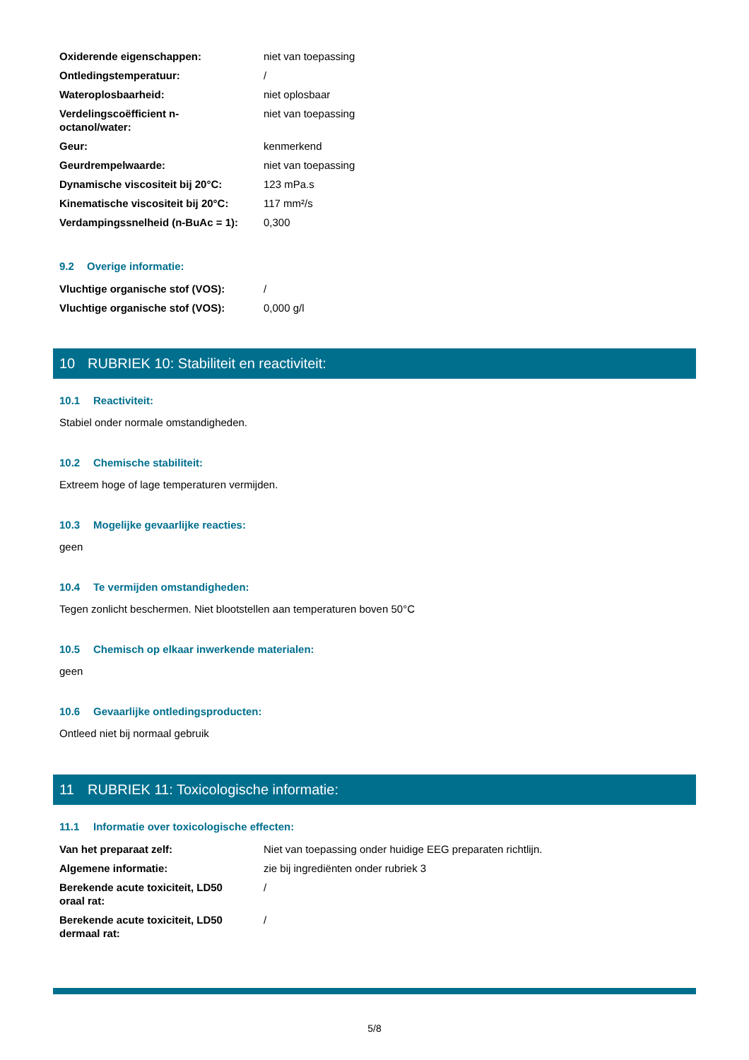| Oxiderende eigenschappen: | niet van toepassing |
| Ontledingstemperatuur: | / |
| Wateroplosbaarheid: | niet oplosbaar |
| Verdelingscoëfficient n-octanol/water: | niet van toepassing |
| Geur: | kenmerkend |
| Geurdrempelwaarde: | niet van toepassing |
| Dynamische viscositeit bij 20°C: | 123 mPa.s |
| Kinematische viscositeit bij 20°C: | 117 mm²/s |
| Verdampingssnelheid (n-BuAc = 1): | 0,300 |
9.2 Overige informatie:
| Vluchtige organische stof (VOS): | / |
| Vluchtige organische stof (VOS): | 0,000 g/l |
10 RUBRIEK 10: Stabiliteit en reactiviteit:
10.1 Reactiviteit:
Stabiel onder normale omstandigheden.
10.2 Chemische stabiliteit:
Extreem hoge of lage temperaturen vermijden.
10.3 Mogelijke gevaarlijke reacties:
geen
10.4 Te vermijden omstandigheden:
Tegen zonlicht beschermen. Niet blootstellen aan temperaturen boven 50°C
10.5 Chemisch op elkaar inwerkende materialen:
geen
10.6 Gevaarlijke ontledingsproducten:
Ontleed niet bij normaal gebruik
11 RUBRIEK 11: Toxicologische informatie:
11.1 Informatie over toxicologische effecten:
| Van het preparaat zelf: | Niet van toepassing onder huidige EEG preparaten richtlijn. |
| Algemene informatie: | zie bij ingrediënten onder rubriek 3 |
| Berekende acute toxiciteit, LD50 oraal rat: | / |
| Berekende acute toxiciteit, LD50 dermaal rat: | / |
5/8